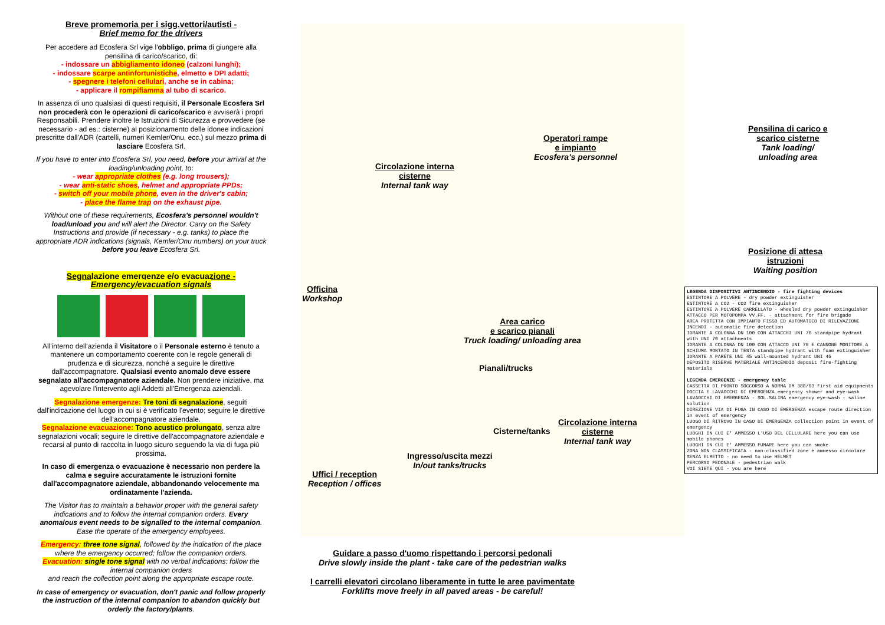Breve promemoria per i sigg.vettori/autisti -
Brief memo for the drivers
Per accedere ad Ecosfera Srl vige l'obbligo, prima di giungere alla pensilina di carico/scarico, di:
- indossare un abbigliamento idoneo (calzoni lunghi);
- indossare scarpe antinfortunistiche, elmetto e DPI adatti;
- spegnere i telefoni cellulari, anche se in cabina;
- applicare il rompifiamma al tubo di scarico.
In assenza di uno qualsiasi di questi requisiti, il Personale Ecosfera Srl non procederà con le operazioni di carico/scarico e avviserà i propri Responsabili. Prendere inoltre le Istruzioni di Sicurezza e provvedere (se necessario - ad es.: cisterne) al posizionamento delle idonee indicazioni prescritte dall'ADR (cartelli, numeri Kemler/Onu, ecc.) sul mezzo prima di lasciare Ecosfera Srl.
If you have to enter into Ecosfera Srl, you need, before your arrival at the loading/unloading point, to:
- wear appropriate clothes (e.g. long trousers);
- wear anti-static shoes, helmet and appropriate PPDs;
- switch off your mobile phone, even in the driver's cabin;
- place the flame trap on the exhaust pipe.
Without one of these requirements, Ecosfera's personnel wouldn't load/unload you and will alert the Director. Carry on the Safety Instructions and provide (if necessary - e.g. tanks) to place the appropriate ADR indications (signals, Kemler/Onu numbers) on your truck before you leave Ecosfera Srl.
Segnalazione emergenze e/o evacuazione -
Emergency/evacuation signals
All'interno dell'azienda il Visitatore o il Personale esterno è tenuto a mantenere un comportamento coerente con le regole generali di prudenza e di sicurezza, nonché a seguire le direttive dall'accompagnatore. Qualsiasi evento anomalo deve essere segnalato all'accompagnatore aziendale. Non prendere iniziative, ma agevolare l'intervento agli Addetti all'Emergenza aziendali.
Segnalazione emergenze: Tre toni di segnalazione, seguiti dall'indicazione del luogo in cui si è verificato l'evento; seguire le direttive dell'accompagnatore aziendale.
Segnalazione evacuazione: Tono acustico prolungato, senza altre segnalazioni vocali; seguire le direttive dell'accompagnatore aziendale e recarsi al punto di raccolta in luogo sicuro seguendo la via di fuga più prossima.
In caso di emergenza o evacuazione è necessario non perdere la calma e seguire accuratamente le istruzioni fornite dall'accompagnatore aziendale, abbandonando velocemente ma ordinatamente l'azienda.
The Visitor has to maintain a behavior proper with the general safety indications and to follow the internal companion orders. Every anomalous event needs to be signalled to the internal companion. Ease the operate of the emergency employees.
Emergency: three tone signal, followed by the indication of the place where the emergency occurred; follow the companion orders.
Evacuation: single tone signal with no verbal indications: follow the internal companion orders
and reach the collection point along the appropriate escape route.
In case of emergency or evacuation, don't panic and follow properly the instruction of the internal companion to abandon quickly but orderly the factory/plants.
Circolazione interna
cisterne
Internal tank way
Operatori rampe
e impianto
Ecosfera's personnel
Pensilina di carico e
scarico cisterne
Tank loading/
unloading area
Posizione di attesa
istruzioni
Waiting position
Officina
Workshop
Area carico
e scarico pianali
Truck loading/ unloading area
Pianali/trucks
Cisterne/tanks
Circolazione interna
cisterne
Internal tank way
Ingresso/uscita mezzi
In/out tanks/trucks
Uffici / reception
Reception / offices
LEGENDA DISPOSITIVI ANTINCENDIO - fire fighting devices
ESTINTORE A POLVERE - dry powder extinguisher
ESTINTORE A CO2 - CO2 fire extinguisher
ESTINTORE A POLVERE CARRELLATO - wheeled dry powder extinguisher
ATTACCO PER MOTOPOMPA VV.FF. - attachment for fire brigade
AREA PROTETTA CON IMPIANTO FISSO ED AUTOMATICO DI RILEVAZIONE INCENDI - automatic fire detection
IDRANTE A COLONNA DN 100 CON ATTACCHI UNI 70 standpipe hydrant with UNI 70 attachments
IDRANTE A COLONNA DN 100 CON ATTACCO UNI 70 E CANNONE MONITORE A SCHIUMA MONTATO IN TESTA standpipe hydrant with foam extinguisher
IDRANTE A PARETE UNI 45 wall-mounted hydrant UNI 45
DEPOSITO RISERVE MATERIALE ANTINCENDIO deposit fire-fighting materials
LEGENDA EMERGENZE - emergency table
CASSETTA DI PRONTO SOCCORSO A NORMA DM 388/03 first aid equipments
DOCCIA E LAVAOCCHI DI EMERGENZA emergency shower and eye-wash
LAVAOCCHI DI EMERGENZA - SOL.SALINA emergency eye-wash - saline solution
DIREZIONE VIA DI FUGA IN CASO DI EMERGENZA escape route direction in event of emergency
LUOGO DI RITROVO IN CASO DI EMERGENZA collection point in event of emergency
LUOGHI IN CUI E' AMMESSO L'USO DEL CELLULARE here you can use mobile phones
LUOGHI IN CUI E' AMMESSO FUMARE here you can smoke
ZONA NON CLASSIFICATA - non-classified zone è ammesso circolare SENZA ELMETTO - no need to use HELMET
PERCORSO PEDONALE - pedestrian walk
VOI SIETE QUI - you are here
Guidare a passo d'uomo rispettando i percorsi pedonali
Drive slowly inside the plant - take care of the pedestrian walks
I carrelli elevatori circolano liberamente in tutte le aree pavimentate
Forklifts move freely in all paved areas - be careful!